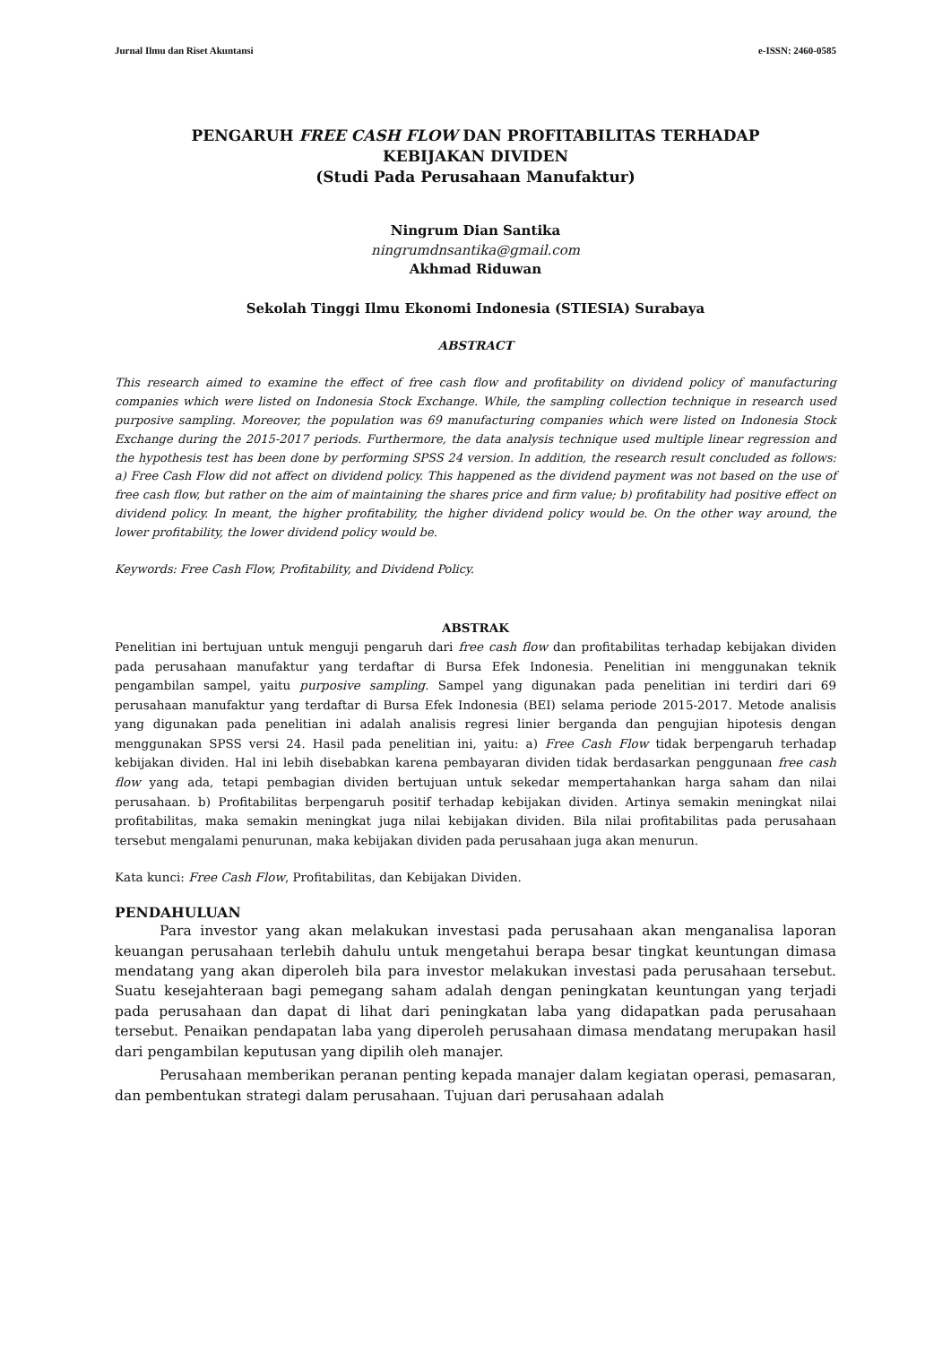Jurnal Ilmu dan Riset Akuntansi e-ISSN: 2460-0585
PENGARUH FREE CASH FLOW DAN PROFITABILITAS TERHADAP
KEBIJAKAN DIVIDEN
(Studi Pada Perusahaan Manufaktur)
Ningrum Dian Santika
ningrumdnsantika@gmail.com
Akhmad Riduwan
Sekolah Tinggi Ilmu Ekonomi Indonesia (STIESIA) Surabaya
ABSTRACT
This research aimed to examine the effect of free cash flow and profitability on dividend policy of manufacturing companies which were listed on Indonesia Stock Exchange. While, the sampling collection technique in research used purposive sampling. Moreover, the population was 69 manufacturing companies which were listed on Indonesia Stock Exchange during the 2015-2017 periods. Furthermore, the data analysis technique used multiple linear regression and the hypothesis test has been done by performing SPSS 24 version. In addition, the research result concluded as follows: a) Free Cash Flow did not affect on dividend policy. This happened as the dividend payment was not based on the use of free cash flow, but rather on the aim of maintaining the shares price and firm value; b) profitability had positive effect on dividend policy. In meant, the higher profitability, the higher dividend policy would be. On the other way around, the lower profitability, the lower dividend policy would be.
Keywords: Free Cash Flow, Profitability, and Dividend Policy.
ABSTRAK
Penelitian ini bertujuan untuk menguji pengaruh dari free cash flow dan profitabilitas terhadap kebijakan dividen pada perusahaan manufaktur yang terdaftar di Bursa Efek Indonesia. Penelitian ini menggunakan teknik pengambilan sampel, yaitu purposive sampling. Sampel yang digunakan pada penelitian ini terdiri dari 69 perusahaan manufaktur yang terdaftar di Bursa Efek Indonesia (BEI) selama periode 2015-2017. Metode analisis yang digunakan pada penelitian ini adalah analisis regresi linier berganda dan pengujian hipotesis dengan menggunakan SPSS versi 24. Hasil pada penelitian ini, yaitu: a) Free Cash Flow tidak berpengaruh terhadap kebijakan dividen. Hal ini lebih disebabkan karena pembayaran dividen tidak berdasarkan penggunaan free cash flow yang ada, tetapi pembagian dividen bertujuan untuk sekedar mempertahankan harga saham dan nilai perusahaan. b) Profitabilitas berpengaruh positif terhadap kebijakan dividen. Artinya semakin meningkat nilai profitabilitas, maka semakin meningkat juga nilai kebijakan dividen. Bila nilai profitabilitas pada perusahaan tersebut mengalami penurunan, maka kebijakan dividen pada perusahaan juga akan menurun.
Kata kunci: Free Cash Flow, Profitabilitas, dan Kebijakan Dividen.
PENDAHULUAN
Para investor yang akan melakukan investasi pada perusahaan akan menganalisa laporan keuangan perusahaan terlebih dahulu untuk mengetahui berapa besar tingkat keuntungan dimasa mendatang yang akan diperoleh bila para investor melakukan investasi pada perusahaan tersebut. Suatu kesejahteraan bagi pemegang saham adalah dengan peningkatan keuntungan yang terjadi pada perusahaan dan dapat di lihat dari peningkatan laba yang didapatkan pada perusahaan tersebut. Penaikan pendapatan laba yang diperoleh perusahaan dimasa mendatang merupakan hasil dari pengambilan keputusan yang dipilih oleh manajer.
Perusahaan memberikan peranan penting kepada manajer dalam kegiatan operasi, pemasaran, dan pembentukan strategi dalam perusahaan. Tujuan dari perusahaan adalah